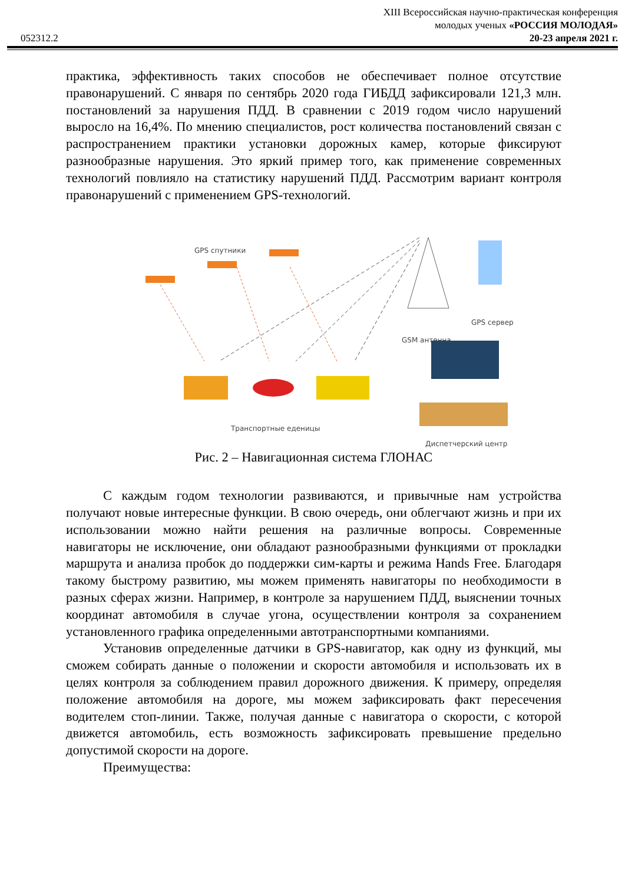XIII Всероссийская научно-практическая конференция
молодых ученых «РОССИЯ МОЛОДАЯ»
052312.2 20-23 апреля 2021 г.
практика, эффективность таких способов не обеспечивает полное отсутствие правонарушений. С января по сентябрь 2020 года ГИБДД зафиксировали 121,3 млн. постановлений за нарушения ПДД. В сравнении с 2019 годом число нарушений выросло на 16,4%. По мнению специалистов, рост количества постановлений связан с распространением практики установки дорожных камер, которые фиксируют разнообразные нарушения. Это яркий пример того, как применение современных технологий повлияло на статистику нарушений ПДД. Рассмотрим вариант контроля правонарушений с применением GPS-технологий.
GPS спутники
GPS сервер
GSM антенна
Транспортные еденицы
Диспетчерский центр
Рис. 2 – Навигационная система ГЛОНАС
С каждым годом технологии развиваются, и привычные нам устройства получают новые интересные функции. В свою очередь, они облегчают жизнь и при их использовании можно найти решения на различные вопросы. Современные навигаторы не исключение, они обладают разнообразными функциями от прокладки маршрута и анализа пробок до поддержки сим-карты и режима Hands Free. Благодаря такому быстрому развитию, мы можем применять навигаторы по необходимости в разных сферах жизни. Например, в контроле за нарушением ПДД, выяснении точных координат автомобиля в случае угона, осуществлении контроля за сохранением установленного графика определенными автотранспортными компаниями.
Установив определенные датчики в GPS-навигатор, как одну из функций, мы сможем собирать данные о положении и скорости автомобиля и использовать их в целях контроля за соблюдением правил дорожного движения. К примеру, определяя положение автомобиля на дороге, мы можем зафиксировать факт пересечения водителем стоп-линии. Также, получая данные с навигатора о скорости, с которой движется автомобиль, есть возможность зафиксировать превышение предельно допустимой скорости на дороге.
Преимущества: